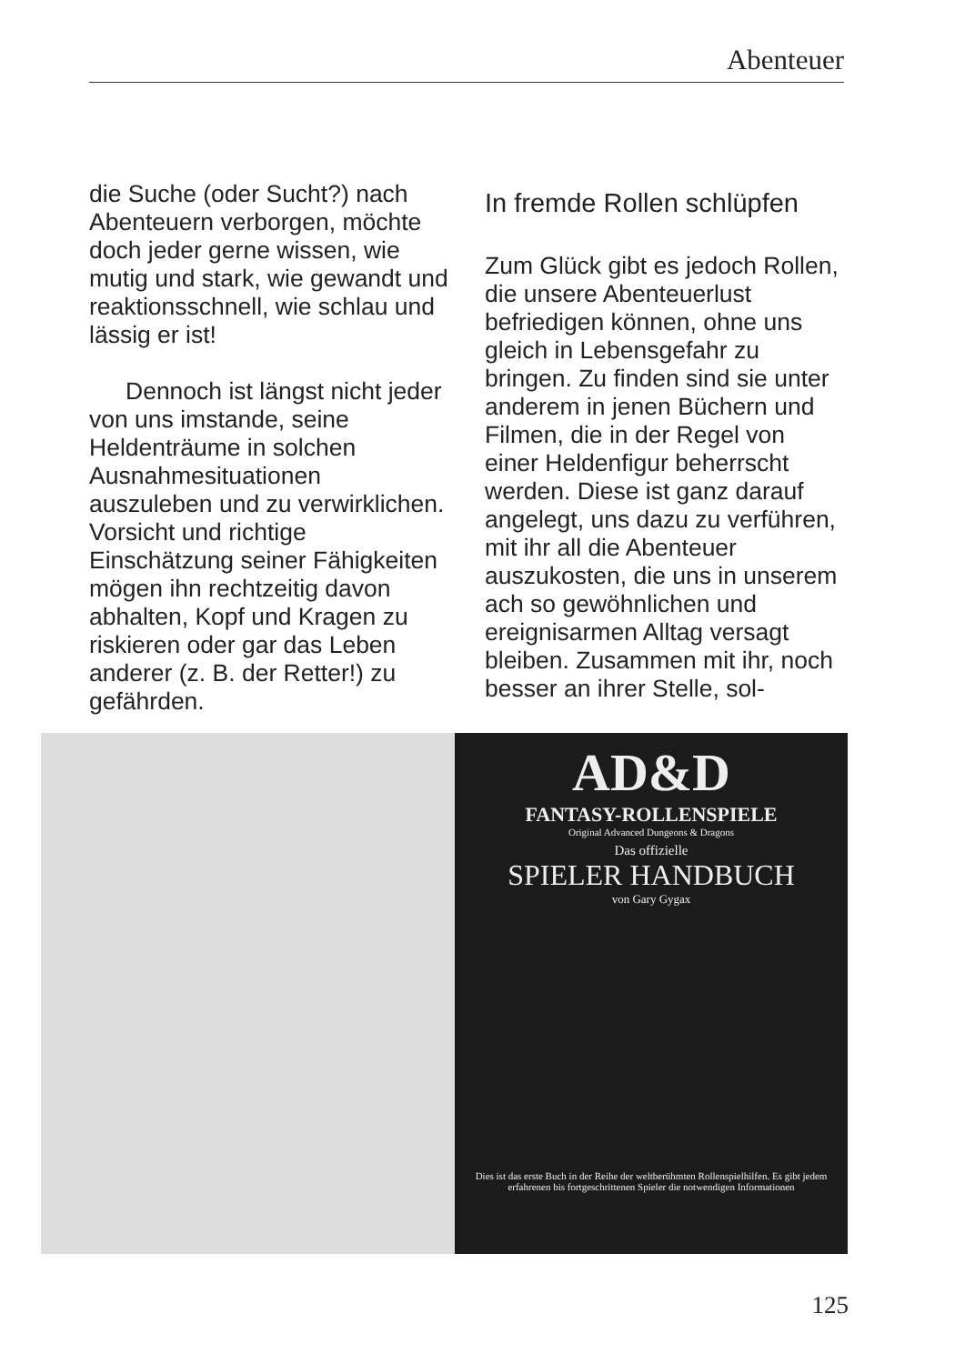Abenteuer
die Suche (oder Sucht?) nach Abenteuern verborgen, möchte doch jeder gerne wissen, wie mutig und stark, wie gewandt und reaktionsschnell, wie schlau und lässig er ist!
Dennoch ist längst nicht jeder von uns imstande, seine Heldenträume in solchen Ausnahmesituationen auszuleben und zu verwirklichen. Vorsicht und richtige Einschätzung seiner Fähigkeiten mögen ihn rechtzeitig davon abhalten, Kopf und Kragen zu riskieren oder gar das Leben anderer (z. B. der Retter!) zu gefährden.
In fremde Rollen schlüpfen
Zum Glück gibt es jedoch Rollen, die unsere Abenteuerlust befriedigen können, ohne uns gleich in Lebensgefahr zu bringen. Zu finden sind sie unter anderem in jenen Büchern und Filmen, die in der Regel von einer Heldenfigur beherrscht werden. Diese ist ganz darauf angelegt, uns dazu zu verführen, mit ihr all die Abenteuer auszukosten, die uns in unserem ach so gewöhnlichen und ereignisarmen Alltag versagt bleiben. Zusammen mit ihr, noch besser an ihrer Stelle, sol-
AD&D
FANTASY-ROLLENSPIELE
Original Advanced Dungeons & Dragons
Das offizielle
SPIELER HANDBUCH
von Gary Gygax
Dies ist das erste Buch in der Reihe der weltberühmten Rollenspielhilfen. Es gibt jedem erfahrenen bis fortgeschrittenen Spieler die notwendigen Informationen
125